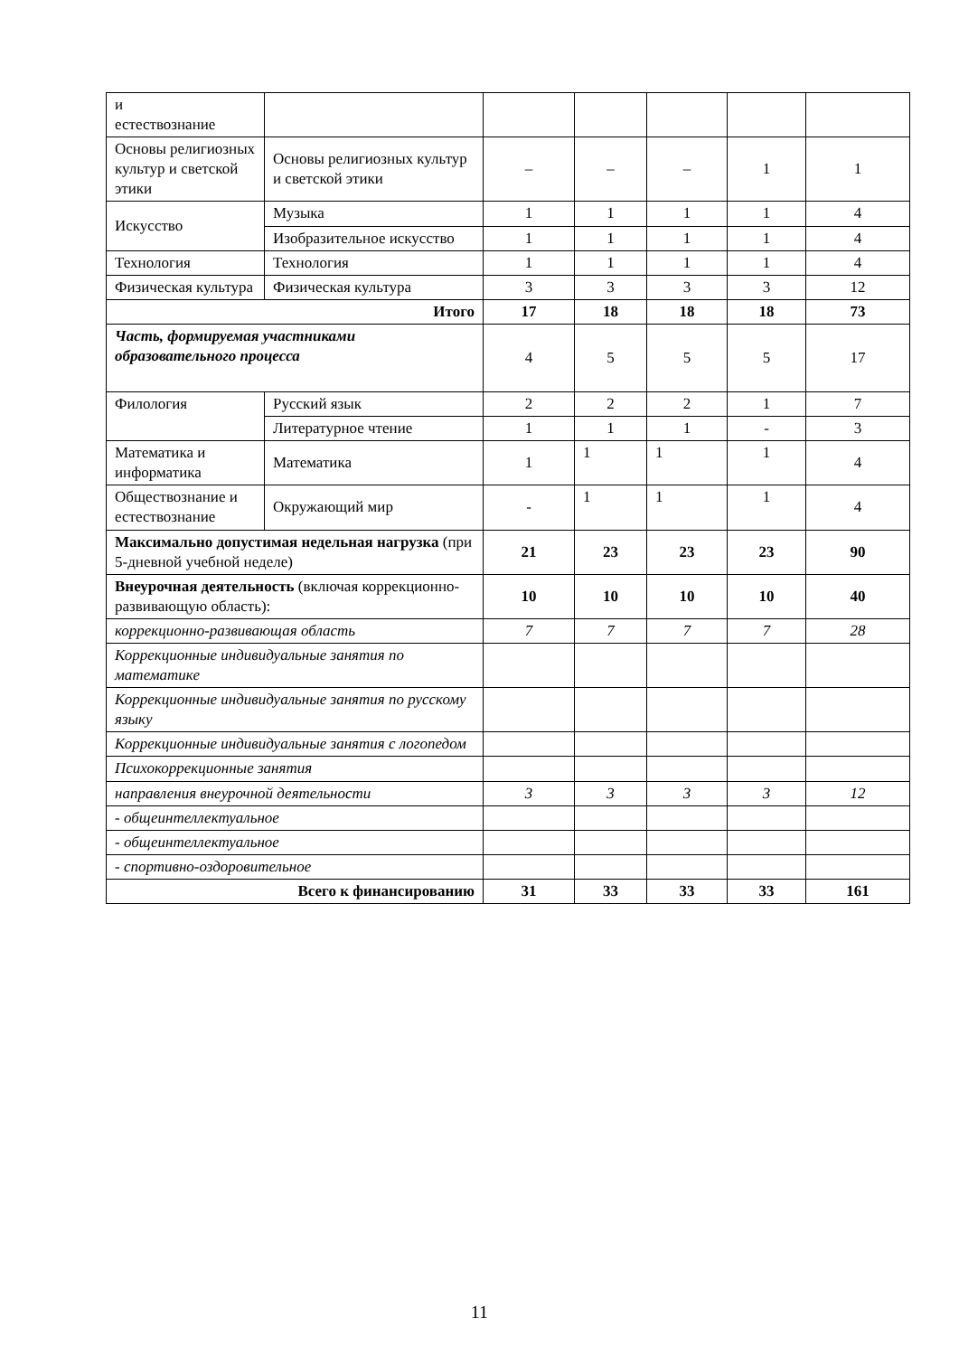| и естествознание | | | | | | |
| Основы религиозных культур и светской этики | Основы религиозных культур и светской этики | – | – | – | 1 | 1 |
| Искусство | Музыка | 1 | 1 | 1 | 1 | 4 |
| | Изобразительное искусство | 1 | 1 | 1 | 1 | 4 |
| Технология | Технология | 1 | 1 | 1 | 1 | 4 |
| Физическая культура | Физическая культура | 3 | 3 | 3 | 3 | 12 |
| Итого | | 17 | 18 | 18 | 18 | 73 |
| Часть, формируемая участниками образовательного процесса | | 4 | 5 | 5 | 5 | 17 |
| Филология | Русский язык | 2 | 2 | 2 | 1 | 7 |
| | Литературное чтение | 1 | 1 | 1 | - | 3 |
| Математика и информатика | Математика | 1 | 1 | 1 | 1 | 4 |
| Обществознание и естествознание | Окружающий мир | - | 1 | 1 | 1 | 4 |
| Максимально допустимая недельная нагрузка (при 5-дневной учебной неделе) | | 21 | 23 | 23 | 23 | 90 |
| Внеурочная деятельность (включая коррекционно-развивающую область): | | 10 | 10 | 10 | 10 | 40 |
| коррекционно-развивающая область | | 7 | 7 | 7 | 7 | 28 |
| Коррекционные индивидуальные занятия по математике | | | | | | |
| Коррекционные индивидуальные занятия по русскому языку | | | | | | |
| Коррекционные индивидуальные занятия с логопедом | | | | | | |
| Психокоррекционные занятия | | | | | | |
| направления внеурочной деятельности | | 3 | 3 | 3 | 3 | 12 |
| - общеинтеллектуальное | | | | | | |
| - общеинтеллектуальное | | | | | | |
| - спортивно-оздоровительное | | | | | | |
| Всего к финансированию | | 31 | 33 | 33 | 33 | 161 |
11